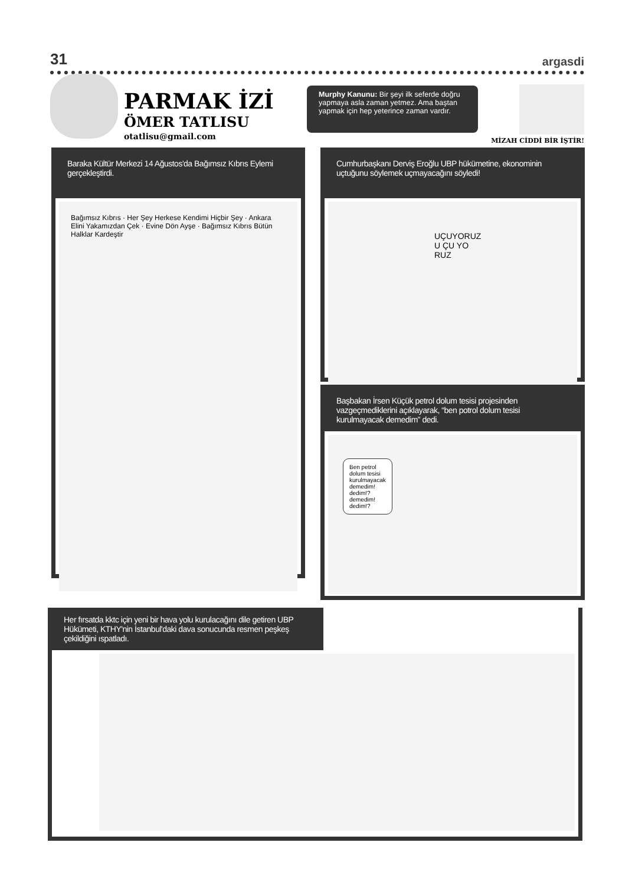31 argasdi
PARMAK İZİ
ÖMER TATLISU
otatlisu@gmail.com
Murphy Kanunu: Bir şeyi ilk seferde doğru yapmaya asla zaman yetmez. Ama baştan yapmak için hep yeterince zaman vardır.
MİZAH CİDDİ BİR İŞTİR!
Baraka Kültür Merkezi 14 Ağustos'da Bağımsız Kıbrıs Eylemi gerçekleştirdi.
Bağımsız Kıbrıs · Her Şey Herkese Kendimi Hiçbir Şey · Ankara Elini Yakamızdan Çek · Evine Dön Ayşe · Bağımsız Kıbrıs Bütün Halklar Kardeştir
Cumhurbaşkanı Derviş Eroğlu UBP hükümetine, ekonominin uçtuğunu söylemek uçmayacağını söyledi!
UÇUYORUZ U ÇU YO RUZ
Başbakan İrsen Küçük petrol dolum tesisi projesinden vazgeçmediklerini açıklayarak, “ben potrol dolum tesisi kurulmayacak demedim” dedi.
Ben petrol
dolum tesisi
kurulmayacak
demedim!
dedim!?
demedim!
dedim!?
Her fırsatda kktc için yeni bir hava yolu kurulacağını dile getiren UBP Hükümeti, KTHY'nin İstanbul'daki dava sonucunda resmen peşkeş çekildiğini ıspatladı.